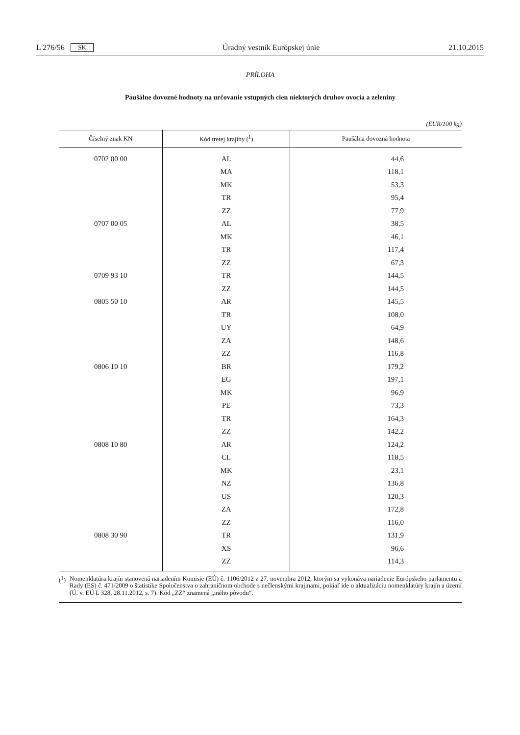L 276/56 SK Úradný vestník Európskej únie 21.10.2015
PRÍLOHA
Paušálne dovozné hodnoty na určovanie vstupných cien niektorých druhov ovocia a zeleniny
(EUR/100 kg)
| Číselný znak KN | Kód tretej krajiny (<sup>1</sup>) | Paušálna dovozná hodnota |
| --- | --- | --- |
| 0702 00 00 | AL | 44,6 |
| | MA | 118,1 |
| | MK | 53,3 |
| | TR | 95,4 |
| | ZZ | 77,9 |
| 0707 00 05 | AL | 38,5 |
| | MK | 46,1 |
| | TR | 117,4 |
| | ZZ | 67,3 |
| 0709 93 10 | TR | 144,5 |
| | ZZ | 144,5 |
| 0805 50 10 | AR | 145,5 |
| | TR | 108,0 |
| | UY | 64,9 |
| | ZA | 148,6 |
| | ZZ | 116,8 |
| 0806 10 10 | BR | 179,2 |
| | EG | 197,1 |
| | MK | 96,9 |
| | PE | 73,3 |
| | TR | 164,3 |
| | ZZ | 142,2 |
| 0808 10 80 | AR | 124,2 |
| | CL | 118,5 |
| | MK | 23,1 |
| | NZ | 136,8 |
| | US | 120,3 |
| | ZA | 172,8 |
| | ZZ | 116,0 |
| 0808 30 90 | TR | 131,9 |
| | XS | 96,6 |
| | ZZ | 114,3 |
(<sup>1</sup>) Nomenklatúra krajín stanovená nariadením Komisie (EÚ) č. 1106/2012 z 27. novembra 2012, ktorým sa vykonáva nariadenie Európskeho parlamentu a Rady (ES) č. 471/2009 o štatistike Spoločenstva o zahraničnom obchode s nečlenskými krajinami, pokiaľ ide o aktualizáciu nomenklatúry krajín a území (Ú. v. EÚ L 328, 28.11.2012, s. 7). Kód „ZZ“ znamená „iného pôvodu“.